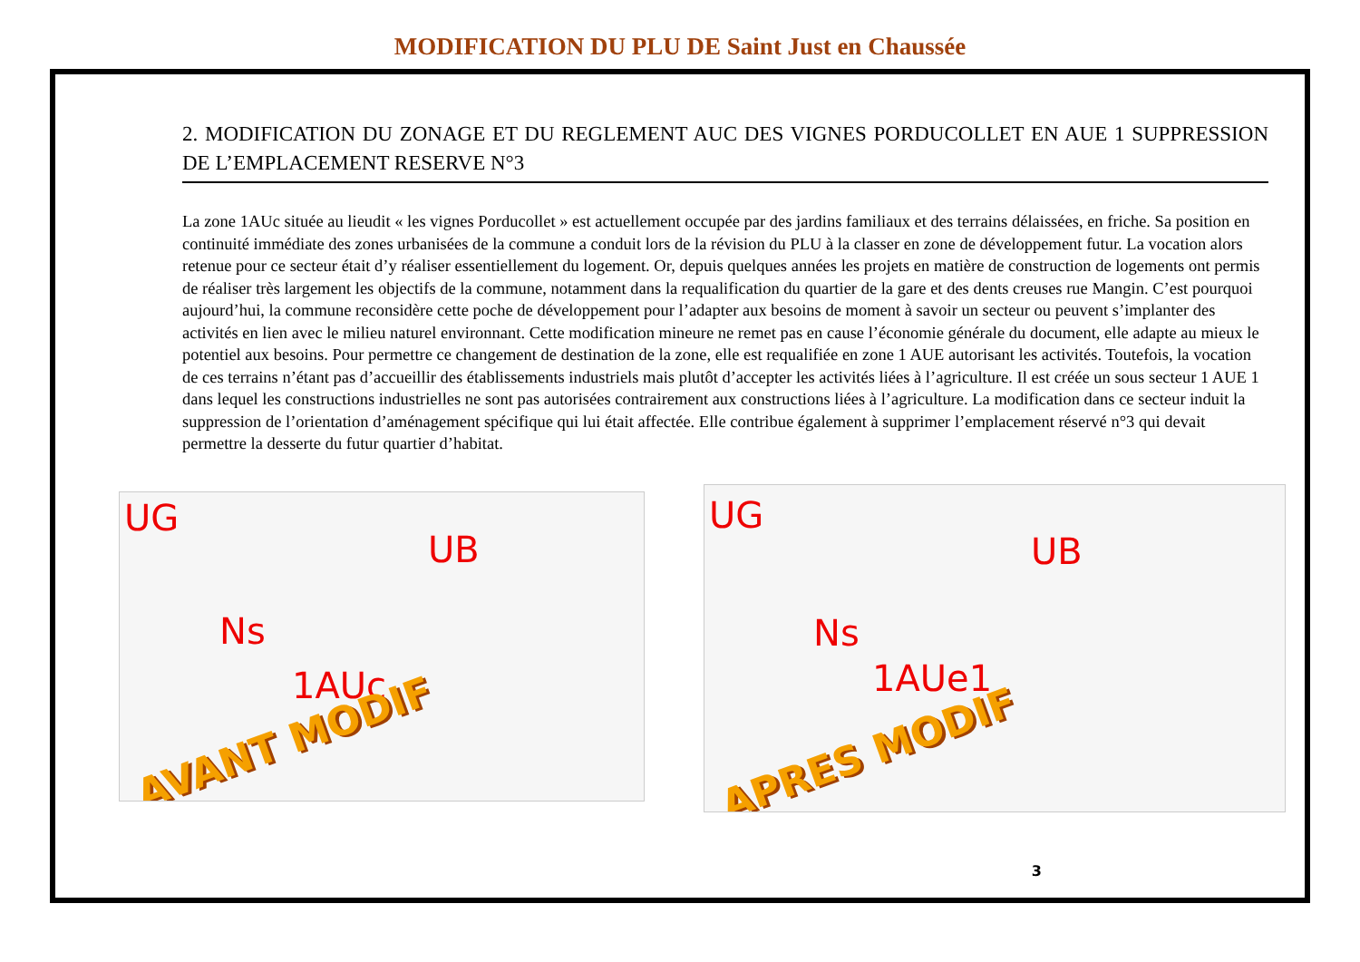MODIFICATION DU PLU DE Saint Just en Chaussée
2. MODIFICATION DU ZONAGE ET DU REGLEMENT AUC DES VIGNES PORDUCOLLET EN AUE 1 SUPPRESSION DE L’EMPLACEMENT RESERVE N°3
La zone 1AUc située au lieudit « les vignes Porducollet » est actuellement occupée par des jardins familiaux et des terrains délaissées, en friche. Sa position en continuité immédiate des zones urbanisées de la commune a conduit lors de la révision du PLU à la classer en zone de développement futur. La vocation alors retenue pour ce secteur était d’y réaliser essentiellement du logement. Or, depuis quelques années les projets en matière de construction de logements ont permis de réaliser très largement les objectifs de la commune, notamment dans la requalification du quartier de la gare et des dents creuses rue Mangin. C’est pourquoi aujourd’hui, la commune reconsidère cette poche de développement pour l’adapter aux besoins de moment à savoir un secteur ou peuvent s’implanter des activités en lien avec le milieu naturel environnant. Cette modification mineure ne remet pas en cause l’économie générale du document, elle adapte au mieux le potentiel aux besoins. Pour permettre ce changement de destination de la zone, elle est requalifiée en zone 1 AUE autorisant les activités. Toutefois, la vocation de ces terrains n’étant pas d’accueillir des établissements industriels mais plutôt d’accepter les activités liées à l’agriculture. Il est créée un sous secteur 1 AUE 1 dans lequel les constructions industrielles ne sont pas autorisées contrairement aux constructions liées à l’agriculture. La modification dans ce secteur induit la suppression de l’orientation d’aménagement spécifique qui lui était affectée. Elle contribue également à supprimer l’emplacement réservé n°3 qui devait permettre la desserte du futur quartier d’habitat.
UG
UB
Ns
1AUc
AVANT MODIF
UG
UB
Ns
1AUe1
APRES MODIF
3